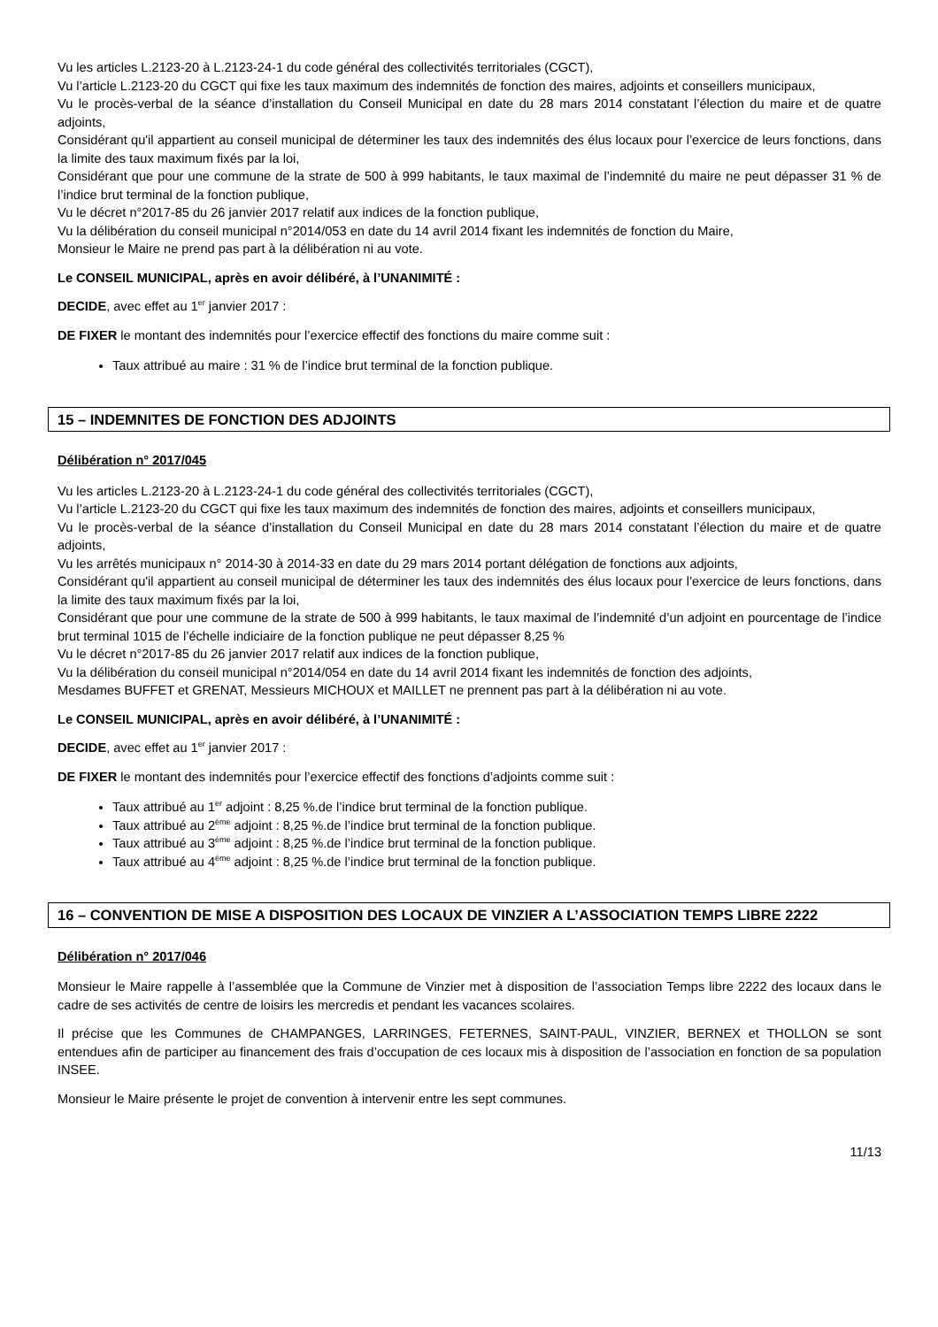Vu les articles L.2123-20 à L.2123-24-1 du code général des collectivités territoriales (CGCT),
Vu l’article L.2123-20 du CGCT qui fixe les taux maximum des indemnités de fonction des maires, adjoints et conseillers municipaux,
Vu le procès-verbal de la séance d’installation du Conseil Municipal en date du 28 mars 2014 constatant l’élection du maire et de quatre adjoints,
Considérant qu'il appartient au conseil municipal de déterminer les taux des indemnités des élus locaux pour l’exercice de leurs fonctions, dans la limite des taux maximum fixés par la loi,
Considérant que pour une commune de la strate de 500 à 999 habitants, le taux maximal de l’indemnité du maire ne peut dépasser 31 % de l’indice brut terminal de la fonction publique,
Vu le décret n°2017-85 du 26 janvier 2017 relatif aux indices de la fonction publique,
Vu la délibération du conseil municipal n°2014/053 en date du 14 avril 2014 fixant les indemnités de fonction du Maire,
Monsieur le Maire ne prend pas part à la délibération ni au vote.
Le CONSEIL MUNICIPAL, après en avoir délibéré, à l’UNANIMITÉ :
DECIDE, avec effet au 1<sup>er</sup> janvier 2017 :
DE FIXER le montant des indemnités pour l’exercice effectif des fonctions du maire comme suit :
Taux attribué au maire : 31 % de l’indice brut terminal de la fonction publique.
15 – INDEMNITES DE FONCTION DES ADJOINTS
Délibération n° 2017/045
Vu les articles L.2123-20 à L.2123-24-1 du code général des collectivités territoriales (CGCT),
Vu l’article L.2123-20 du CGCT qui fixe les taux maximum des indemnités de fonction des maires, adjoints et conseillers municipaux,
Vu le procès-verbal de la séance d’installation du Conseil Municipal en date du 28 mars 2014 constatant l’élection du maire et de quatre adjoints,
Vu les arrêtés municipaux n° 2014-30 à 2014-33 en date du 29 mars 2014 portant délégation de fonctions aux adjoints,
Considérant qu'il appartient au conseil municipal de déterminer les taux des indemnités des élus locaux pour l’exercice de leurs fonctions, dans la limite des taux maximum fixés par la loi,
Considérant que pour une commune de la strate de 500 à 999 habitants, le taux maximal de l’indemnité d’un adjoint en pourcentage de l’indice brut terminal 1015 de l’échelle indiciaire de la fonction publique ne peut dépasser 8,25 %
Vu le décret n°2017-85 du 26 janvier 2017 relatif aux indices de la fonction publique,
Vu la délibération du conseil municipal n°2014/054 en date du 14 avril 2014 fixant les indemnités de fonction des adjoints,
Mesdames BUFFET et GRENAT, Messieurs MICHOUX et MAILLET ne prennent pas part à la délibération ni au vote.
Le CONSEIL MUNICIPAL, après en avoir délibéré, à l’UNANIMITÉ :
DECIDE, avec effet au 1<sup>er</sup> janvier 2017 :
DE FIXER le montant des indemnités pour l’exercice effectif des fonctions d’adjoints comme suit :
Taux attribué au 1<sup>er</sup> adjoint : 8,25 %.de l’indice brut terminal de la fonction publique.
Taux attribué au 2<sup>ème</sup> adjoint : 8,25 %.de l’indice brut terminal de la fonction publique.
Taux attribué au 3<sup>ème</sup> adjoint : 8,25 %.de l’indice brut terminal de la fonction publique.
Taux attribué au 4<sup>ème</sup> adjoint : 8,25 %.de l’indice brut terminal de la fonction publique.
16 – CONVENTION DE MISE A DISPOSITION DES LOCAUX DE VINZIER A L’ASSOCIATION TEMPS LIBRE 2222
Délibération n° 2017/046
Monsieur le Maire rappelle à l’assemblée que la Commune de Vinzier met à disposition de l’association Temps libre 2222 des locaux dans le cadre de ses activités de centre de loisirs les mercredis et pendant les vacances scolaires.
Il précise que les Communes de CHAMPANGES, LARRINGES, FETERNES, SAINT-PAUL, VINZIER, BERNEX et THOLLON se sont entendues afin de participer au financement des frais d’occupation de ces locaux mis à disposition de l’association en fonction de sa population INSEE.
Monsieur le Maire présente le projet de convention à intervenir entre les sept communes.
11/13